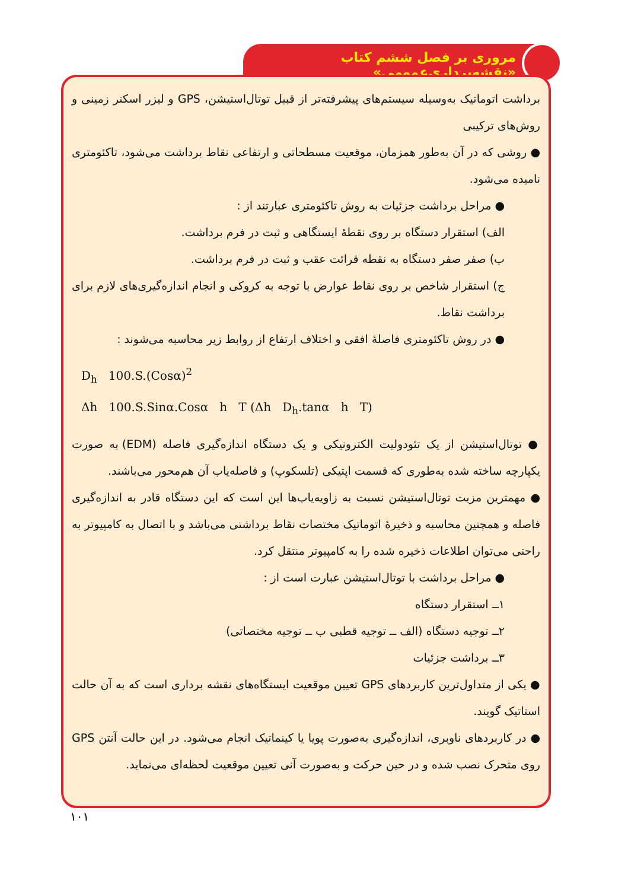مروری بر فصل ششم کتاب «نقشه‌برداری‌عمومی»
برداشت اتوماتیک به‌وسیله سیستم‌های پیشرفته‌تر از قبیل توتال‌استیشن، GPS و لیزر اسکنر زمینی و روش‌های ترکیبی
● روشی که در آن به‌طور همزمان، موقعیت مسطحاتی و ارتفاعی نقاط برداشت می‌شود، تاکئومتری نامیده می‌شود.
● مراحل برداشت جزئیات به روش تاکئومتری عبارتند از :
الف) استقرار دستگاه بر روی نقطهٔ ایستگاهی و ثبت در فرم برداشت.
ب) صفر صفر دستگاه به نقطه قرائت عقب و ثبت در فرم برداشت.
ج) استقرار شاخص بر روی نقاط عوارض با توجه به کروکی و انجام اندازه‌گیری‌های لازم برای برداشت نقاط.
● در روش تاکئومتری فاصلهٔ افقی و اختلاف ارتفاع از روابط زیر محاسبه می‌شوند :
D<sub>h</sub> 100.S.(Cosα)<sup>2</sup>
Δh 100.S.Sinα.Cosα h T (Δh D<sub>h</sub>.tanα h T)
● توتال‌استیشن از یک تئودولیت الکترونیکی و یک دستگاه اندازه‌گیری فاصله (EDM) به صورت یکپارچه ساخته شده به‌طوری که قسمت اپتیکی (تلسکوپ) و فاصله‌یاب آن هم‌محور می‌باشند.
● مهمترین مزیت توتال‌استیشن نسبت به زاویه‌یاب‌ها این است که این دستگاه قادر به اندازه‌گیری فاصله و همچنین محاسبه و ذخیرهٔ اتوماتیک مختصات نقاط برداشتی می‌باشد و با اتصال به کامپیوتر به راحتی می‌توان اطلاعات ذخیره شده را به کامپیوتر منتقل کرد.
● مراحل برداشت با توتال‌استیشن عبارت است از :
۱ــ استقرار دستگاه
۲ــ توجیه دستگاه (الف ــ توجیه قطبی ب ــ توجیه مختصاتی)
۳ــ برداشت جزئیات
● یکی از متداول‌ترین کاربردهای GPS تعیین موقعیت ایستگاه‌های نقشه برداری است که به آن حالت استاتیک گویند.
● در کاربردهای ناوبری، اندازه‌گیری به‌صورت پویا یا کینماتیک انجام می‌شود. در این حالت آنتن GPS روی متحرک نصب شده و در حین حرکت و به‌صورت آنی تعیین موقعیت لحظه‌ای می‌نماید.
۱۰۱